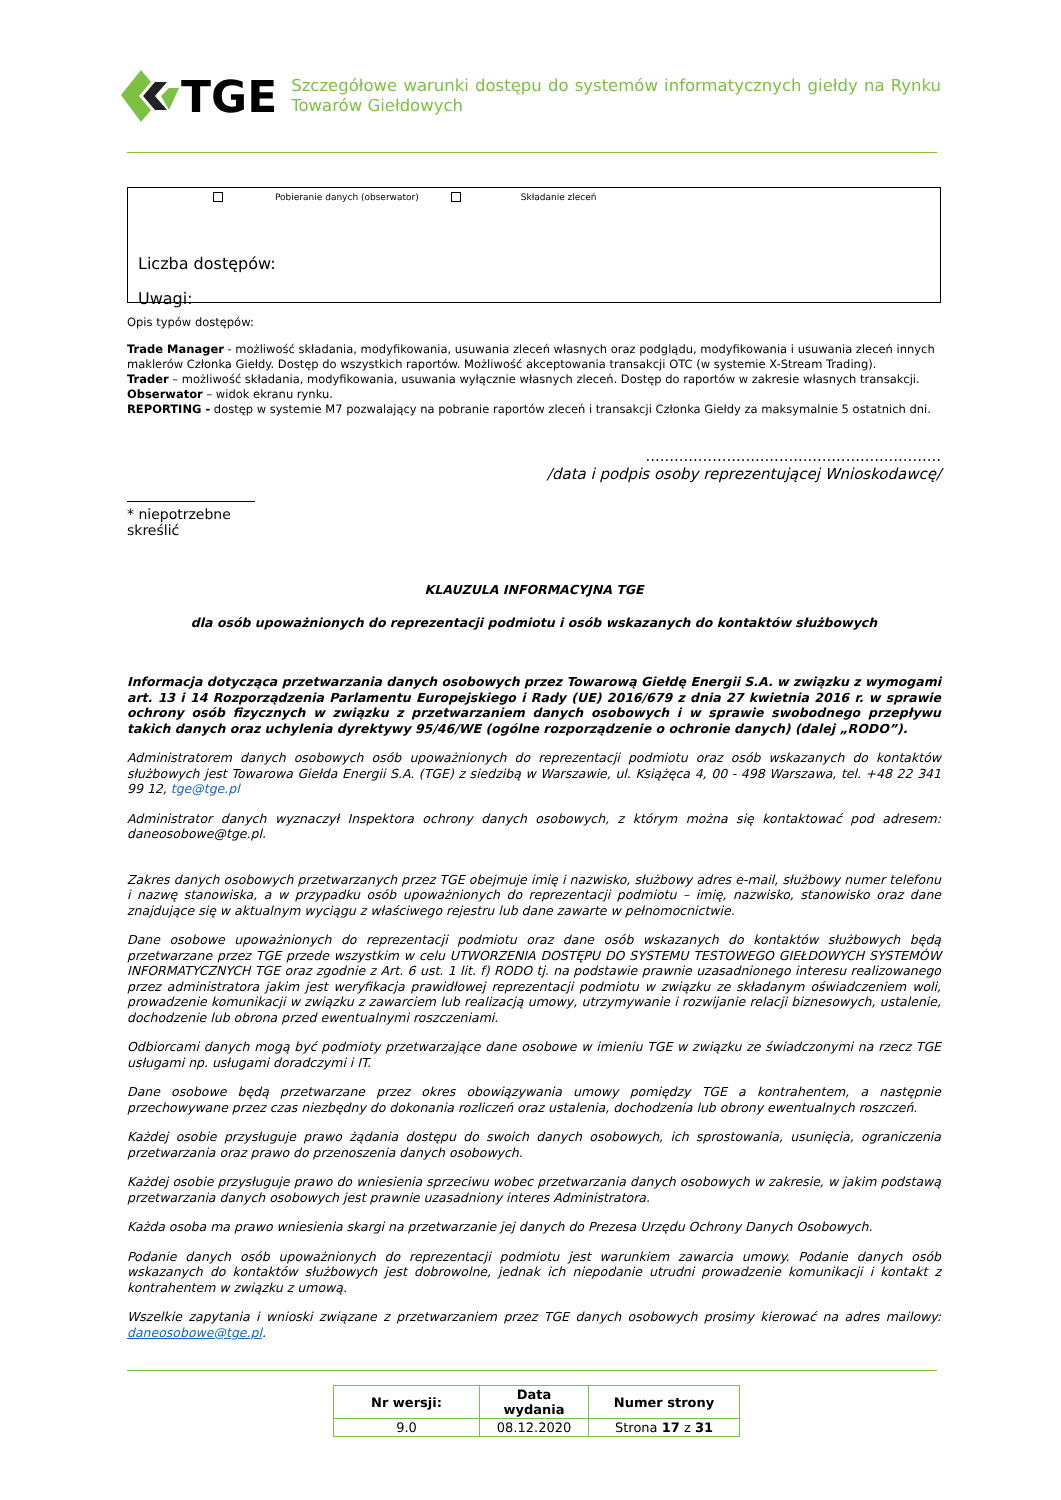TGE
Szczegółowe warunki dostępu do systemów informatycznych giełdy na Rynku Towarów Giełdowych
Pobieranie danych (obserwator) Składanie zleceń
Liczba dostępów:
Uwagi:
Opis typów dostępów:
Trade Manager - możliwość składania, modyfikowania, usuwania zleceń własnych oraz podglądu, modyfikowania i usuwania zleceń innych maklerów Członka Giełdy. Dostęp do wszystkich raportów. Możliwość akceptowania transakcji OTC (w systemie X-Stream Trading).
Trader – możliwość składania, modyfikowania, usuwania wyłącznie własnych zleceń. Dostęp do raportów w zakresie własnych transakcji.
Obserwator – widok ekranu rynku.
REPORTING - dostęp w systemie M7 pozwalający na pobranie raportów zleceń i transakcji Członka Giełdy za maksymalnie 5 ostatnich dni.
..............................................................
/data i podpis osoby reprezentującej Wnioskodawcę/
* niepotrzebne skreślić
KLAUZULA INFORMACYJNA TGE
dla osób upoważnionych do reprezentacji podmiotu i osób wskazanych do kontaktów służbowych
Informacja dotycząca przetwarzania danych osobowych przez Towarową Giełdę Energii S.A. w związku z wymogami art. 13 i 14 Rozporządzenia Parlamentu Europejskiego i Rady (UE) 2016/679 z dnia 27 kwietnia 2016 r. w sprawie ochrony osób fizycznych w związku z przetwarzaniem danych osobowych i w sprawie swobodnego przepływu takich danych oraz uchylenia dyrektywy 95/46/WE (ogólne rozporządzenie o ochronie danych) (dalej „RODO”).
Administratorem danych osobowych osób upoważnionych do reprezentacji podmiotu oraz osób wskazanych do kontaktów służbowych jest Towarowa Giełda Energii S.A. (TGE) z siedzibą w Warszawie, ul. Książęca 4, 00 - 498 Warszawa, tel. +48 22 341 99 12, tge@tge.pl
Administrator danych wyznaczył Inspektora ochrony danych osobowych, z którym można się kontaktować pod adresem: daneosobowe@tge.pl.
Zakres danych osobowych przetwarzanych przez TGE obejmuje imię i nazwisko, służbowy adres e-mail, służbowy numer telefonu i nazwę stanowiska, a w przypadku osób upoważnionych do reprezentacji podmiotu – imię, nazwisko, stanowisko oraz dane znajdujące się w aktualnym wyciągu z właściwego rejestru lub dane zawarte w pełnomocnictwie.
Dane osobowe upoważnionych do reprezentacji podmiotu oraz dane osób wskazanych do kontaktów służbowych będą przetwarzane przez TGE przede wszystkim w celu UTWORZENIA DOSTĘPU DO SYSTEMU TESTOWEGO GIEŁDOWYCH SYSTEMÓW INFORMATYCZNYCH TGE oraz zgodnie z Art. 6 ust. 1 lit. f) RODO tj. na podstawie prawnie uzasadnionego interesu realizowanego przez administratora jakim jest weryfikacja prawidłowej reprezentacji podmiotu w związku ze składanym oświadczeniem woli, prowadzenie komunikacji w związku z zawarciem lub realizacją umowy, utrzymywanie i rozwijanie relacji biznesowych, ustalenie, dochodzenie lub obrona przed ewentualnymi roszczeniami.
Odbiorcami danych mogą być podmioty przetwarzające dane osobowe w imieniu TGE w związku ze świadczonymi na rzecz TGE usługami np. usługami doradczymi i IT.
Dane osobowe będą przetwarzane przez okres obowiązywania umowy pomiędzy TGE a kontrahentem, a następnie przechowywane przez czas niezbędny do dokonania rozliczeń oraz ustalenia, dochodzenia lub obrony ewentualnych roszczeń.
Każdej osobie przysługuje prawo żądania dostępu do swoich danych osobowych, ich sprostowania, usunięcia, ograniczenia przetwarzania oraz prawo do przenoszenia danych osobowych.
Każdej osobie przysługuje prawo do wniesienia sprzeciwu wobec przetwarzania danych osobowych w zakresie, w jakim podstawą przetwarzania danych osobowych jest prawnie uzasadniony interes Administratora.
Każda osoba ma prawo wniesienia skargi na przetwarzanie jej danych do Prezesa Urzędu Ochrony Danych Osobowych.
Podanie danych osób upoważnionych do reprezentacji podmiotu jest warunkiem zawarcia umowy. Podanie danych osób wskazanych do kontaktów służbowych jest dobrowolne, jednak ich niepodanie utrudni prowadzenie komunikacji i kontakt z kontrahentem w związku z umową.
Wszelkie zapytania i wnioski związane z przetwarzaniem przez TGE danych osobowych prosimy kierować na adres mailowy: daneosobowe@tge.pl.
| Nr wersji: | Data wydania | Numer strony |
| --- | --- | --- |
| 9.0 | 08.12.2020 | Strona 17 z 31 |